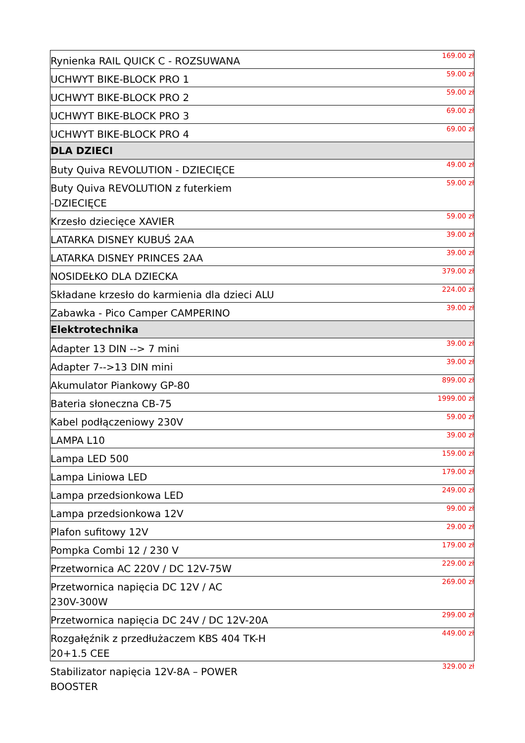| Rynienka RAIL QUICK C - ROZSUWANA | 169.00 zł |
| UCHWYT BIKE-BLOCK PRO 1 | 59.00 zł |
| UCHWYT BIKE-BLOCK PRO 2 | 59.00 zł |
| UCHWYT BIKE-BLOCK PRO 3 | 69.00 zł |
| UCHWYT BIKE-BLOCK PRO 4 | 69.00 zł |
| DLA DZIECI | |
| Buty Quiva REVOLUTION - DZIECIĘCE | 49.00 zł |
| Buty Quiva REVOLUTION z futerkiem -DZIECIĘCE | 59.00 zł |
| Krzesło dziecięce XAVIER | 59.00 zł |
| LATARKA DISNEY KUBUŚ 2AA | 39.00 zł |
| LATARKA DISNEY PRINCES 2AA | 39.00 zł |
| NOSIDEŁKO DLA DZIECKA | 379.00 zł |
| Składane krzesło do karmienia dla dzieci ALU | 224.00 zł |
| Zabawka - Pico Camper CAMPERINO | 39.00 zł |
| Elektrotechnika | |
| Adapter 13 DIN --> 7 mini | 39.00 zł |
| Adapter 7-->13 DIN mini | 39.00 zł |
| Akumulator Piankowy GP-80 | 899.00 zł |
| Bateria słoneczna CB-75 | 1999.00 zł |
| Kabel podłączeniowy 230V | 59.00 zł |
| LAMPA L10 | 39.00 zł |
| Lampa LED 500 | 159.00 zł |
| Lampa Liniowa LED | 179.00 zł |
| Lampa przedsionkowa LED | 249.00 zł |
| Lampa przedsionkowa 12V | 99.00 zł |
| Plafon sufitowy 12V | 29.00 zł |
| Pompka Combi 12 / 230 V | 179.00 zł |
| Przetwornica AC 220V / DC 12V-75W | 229.00 zł |
| Przetwornica napięcia DC 12V / AC 230V-300W | 269.00 zł |
| Przetwornica napięcia DC 24V / DC 12V-20A | 299.00 zł |
| Rozgałęźnik z przedłużaczem KBS 404 TK-H 20+1.5 CEE | 449.00 zł |
| Stabilizator napięcia 12V-8A – POWER BOOSTER | 329.00 zł |